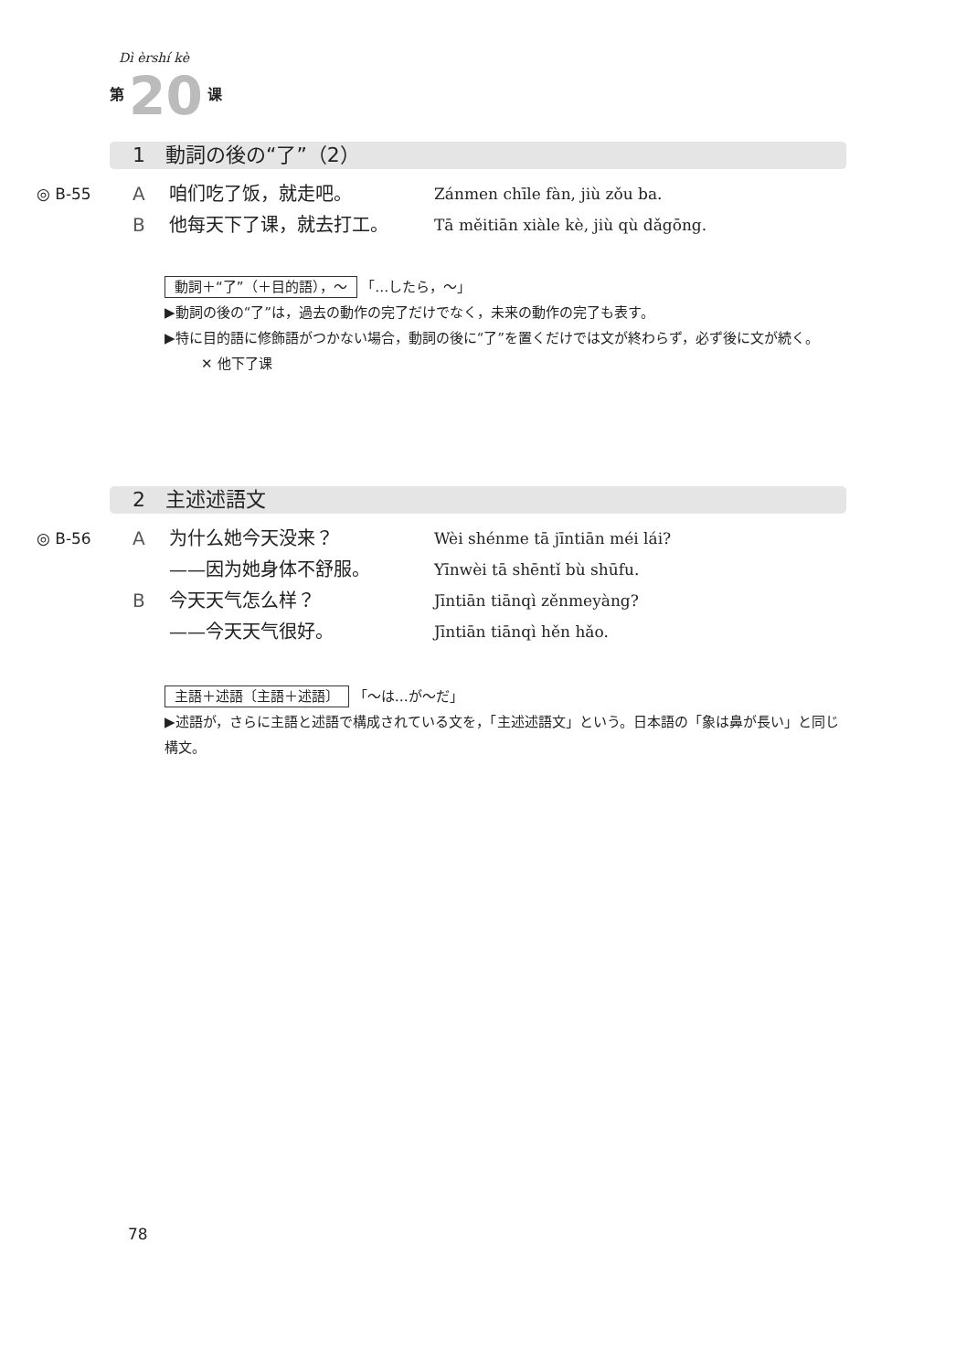Dì èrshí kè
第 20 课
1　動詞の後の“了”（2）
◎ B-55 A 咱们吃了饭，就走吧。 Zánmen chīle fàn, jiù zǒu ba.
B他每天下了课，就去打工。 Tā měitiān xiàle kè, jiù qù dǎgōng.
動詞＋“了”（＋目的語），～ 「…したら，～」
▶動詞の後の“了”は，過去の動作の完了だけでなく，未来の動作の完了も表す。
▶特に目的語に修飾語がつかない場合，動詞の後に“了”を置くだけでは文が終わらず，必ず後に文が続く。
✕ 他下了课
2　主述述語文
◎ B-56 A 为什么她今天没来？ Wèi shénme tā jīntiān méi lái?
——因为她身体不舒服。 Yīnwèi tā shēntǐ bù shūfu.
B今天天气怎么样？ Jīntiān tiānqì zěnmeyàng?
——今天天气很好。 Jīntiān tiānqì hěn hǎo.
主語＋述語〔主語＋述語〕 「～は…が～だ」
▶述語が，さらに主語と述語で構成されている文を，「主述述語文」という。日本語の「象は鼻が長い」と同じ構文。
78